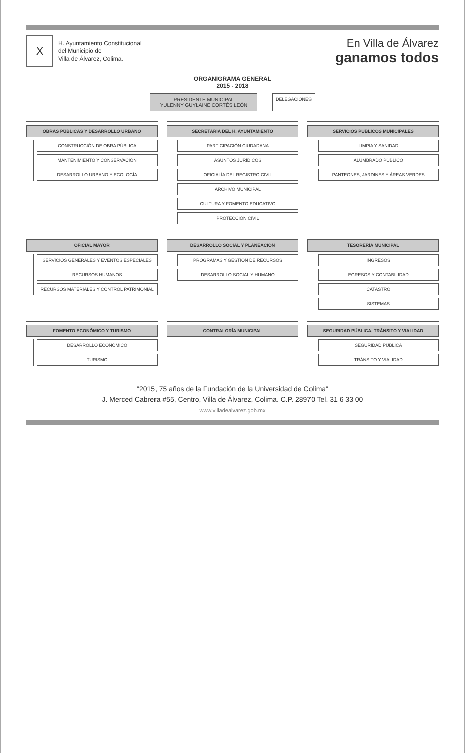X
H. Ayuntamiento Constitucional
del Municipio de
Villa de Álvarez, Colima.
En Villa de Álvarez
ganamos todos
ORGANIGRAMA GENERAL
2015 - 2018
PRESIDENTE MUNICIPAL
YULENNY GUYLAINE CORTÉS LEÓN
DELEGACIONES
OBRAS PÚBLICAS Y DESARROLLO URBANO
CONSTRUCCIÓN DE OBRA PÚBLICA
MANTENIMIENTO Y CONSERVACIÓN
DESARROLLO URBANO Y ECOLOGÍA
SECRETARÍA DEL H. AYUNTAMIENTO
PARTICIPACIÓN CIUDADANA
ASUNTOS JURÍDICOS
OFICIALÍA DEL REGISTRO CIVIL
ARCHIVO MUNICIPAL
CULTURA Y FOMENTO EDUCATIVO
PROTECCIÓN CIVIL
SERVICIOS PÚBLICOS MUNICIPALES
LIMPIA Y SANIDAD
ALUMBRADO PÚBLICO
PANTEONES, JARDINES Y ÁREAS VERDES
OFICIAL MAYOR
SERVICIOS GENERALES Y EVENTOS ESPECIALES
RECURSOS HUMANOS
RECURSOS MATERIALES Y CONTROL PATRIMONIAL
DESARROLLO SOCIAL Y PLANEACIÓN
PROGRAMAS Y GESTIÓN DE RECURSOS
DESARROLLO SOCIAL Y HUMANO
TESORERÍA MUNICIPAL
INGRESOS
EGRESOS Y CONTABILIDAD
CATASTRO
SISTEMAS
FOMENTO ECONÓMICO Y TURISMO
DESARROLLO ECONÓMICO
TURISMO
CONTRALORÍA MUNICIPAL
SEGURIDAD PÚBLICA, TRÁNSITO Y VIALIDAD
SEGURIDAD PÚBLICA
TRÁNSITO Y VIALIDAD
"2015, 75 años de la Fundación de la Universidad de Colima"
J. Merced Cabrera #55, Centro, Villa de Álvarez, Colima. C.P. 28970 Tel. 31 6 33 00
www.villadealvarez.gob.mx